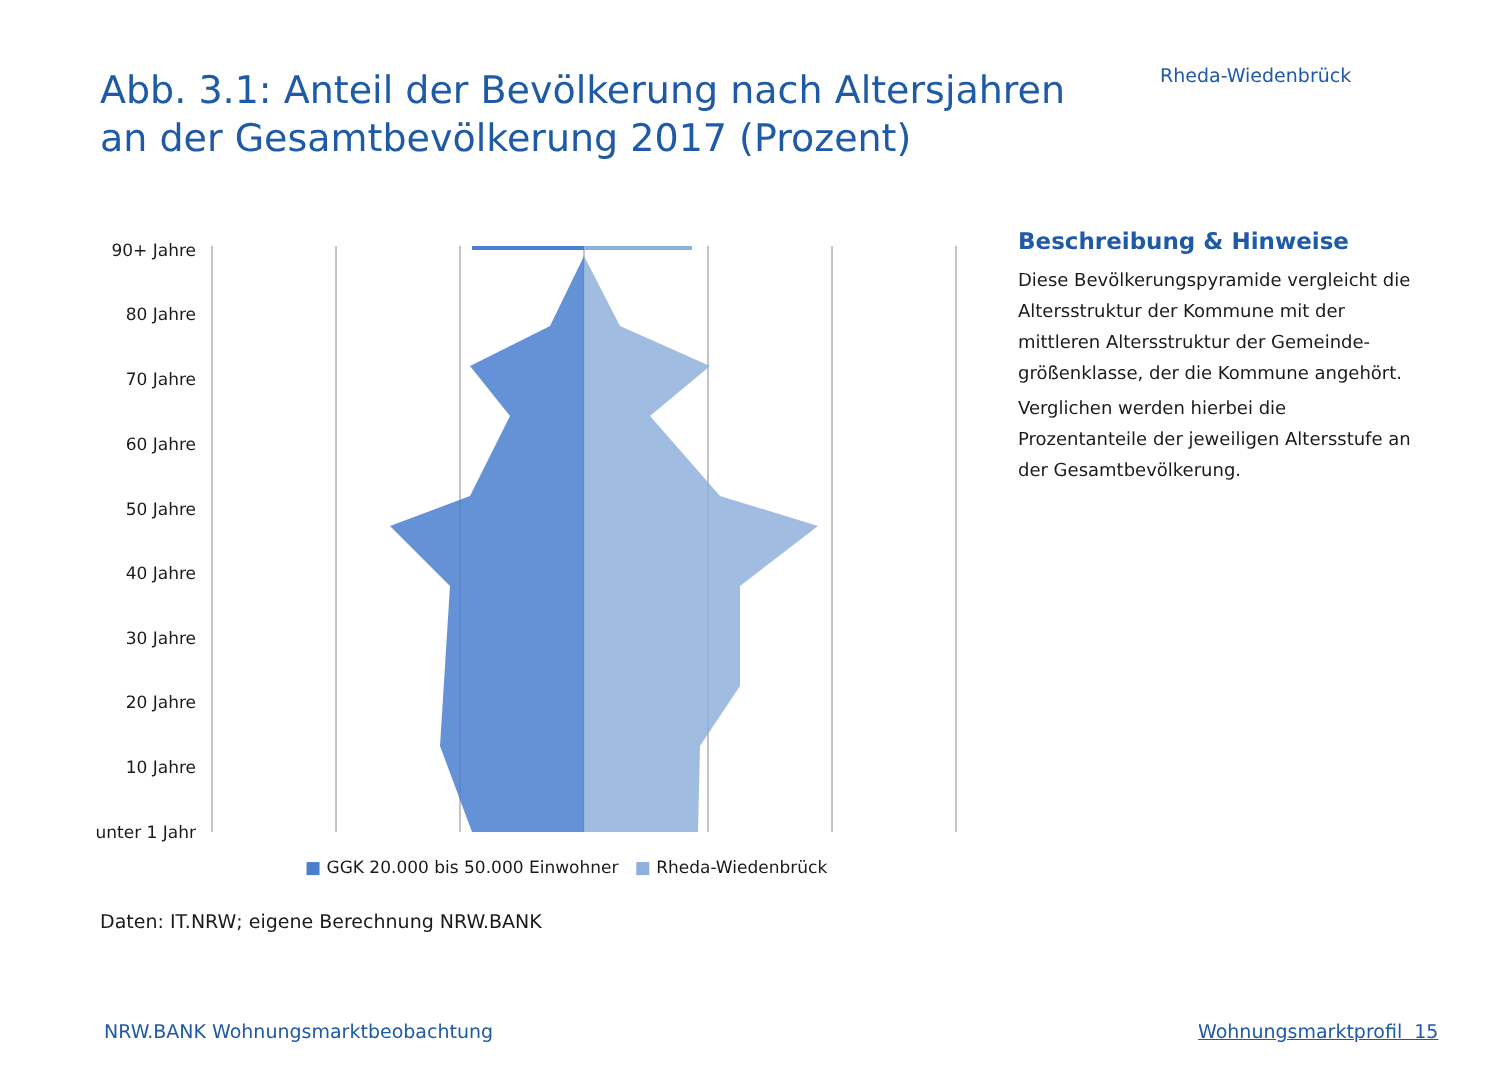Rheda-Wiedenbrück
Abb. 3.1: Anteil der Bevölkerung nach Altersjahren an der Gesamtbevölkerung 2017 (Prozent)
90+ Jahre
80 Jahre
70 Jahre
60 Jahre
50 Jahre
40 Jahre
30 Jahre
20 Jahre
10 Jahre
unter 1 Jahr
■ GGK 20.000 bis 50.000 Einwohner ■ Rheda-Wiedenbrück
Beschreibung & Hinweise
Diese Bevölkerungspyramide vergleicht die Altersstruktur der Kommune mit der mittleren Altersstruktur der Gemeinde-größenklasse, der die Kommune angehört.
Verglichen werden hierbei die Prozentanteile der jeweiligen Altersstufe an der Gesamtbevölkerung.
Daten: IT.NRW; eigene Berechnung NRW.BANK
NRW.BANK Wohnungsmarktbeobachtung
Wohnungsmarktprofil 15